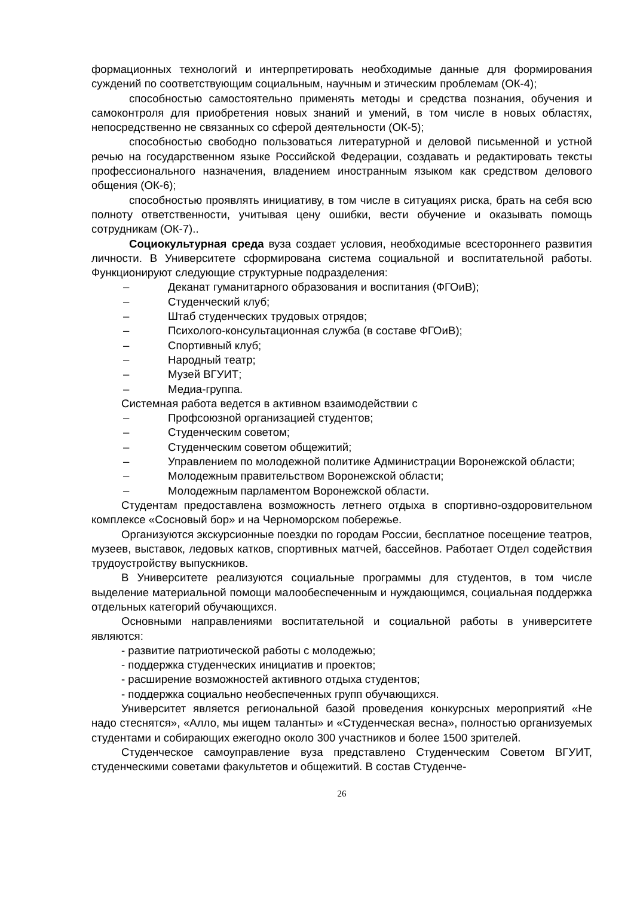формационных технологий и интерпретировать необходимые данные для формирования суждений по соответствующим социальным, научным и этическим проблемам (ОК-4);
способностью самостоятельно применять методы и средства познания, обучения и самоконтроля для приобретения новых знаний и умений, в том числе в новых областях, непосредственно не связанных со сферой деятельности (ОК-5);
способностью свободно пользоваться литературной и деловой письменной и устной речью на государственном языке Российской Федерации, создавать и редактировать тексты профессионального назначения, владением иностранным языком как средством делового общения (ОК-6);
способностью проявлять инициативу, в том числе в ситуациях риска, брать на себя всю полноту ответственности, учитывая цену ошибки, вести обучение и оказывать помощь сотрудникам (ОК-7)..
Социокультурная среда вуза создает условия, необходимые всестороннего развития личности. В Университете сформирована система социальной и воспитательной работы. Функционируют следующие структурные подразделения:
– Деканат гуманитарного образования и воспитания (ФГОиВ);
– Студенческий клуб;
– Штаб студенческих трудовых отрядов;
– Психолого-консультационная служба (в составе ФГОиВ);
– Спортивный клуб;
– Народный театр;
– Музей ВГУИТ;
– Медиа-группа.
Системная работа ведется в активном взаимодействии с
– Профсоюзной организацией студентов;
– Студенческим советом;
– Студенческим советом общежитий;
– Управлением по молодежной политике Администрации Воронежской области;
– Молодежным правительством Воронежской области;
– Молодежным парламентом Воронежской области.
Студентам предоставлена возможность летнего отдыха в спортивно-оздоровительном комплексе «Сосновый бор» и на Черноморском побережье.
Организуются экскурсионные поездки по городам России, бесплатное посещение театров, музеев, выставок, ледовых катков, спортивных матчей, бассейнов. Работает Отдел содействия трудоустройству выпускников.
В Университете реализуются социальные программы для студентов, в том числе выделение материальной помощи малообеспеченным и нуждающимся, социальная поддержка отдельных категорий обучающихся.
Основными направлениями воспитательной и социальной работы в университете являются:
- развитие патриотической работы с молодежью;
- поддержка студенческих инициатив и проектов;
- расширение возможностей активного отдыха студентов;
- поддержка социально необеспеченных групп обучающихся.
Университет является региональной базой проведения конкурсных мероприятий «Не надо стеснятся», «Алло, мы ищем таланты» и «Студенческая весна», полностью организуемых студентами и собирающих ежегодно около 300 участников и более 1500 зрителей.
Студенческое самоуправление вуза представлено Студенческим Советом ВГУИТ, студенческими советами факультетов и общежитий. В состав Студенче-
26